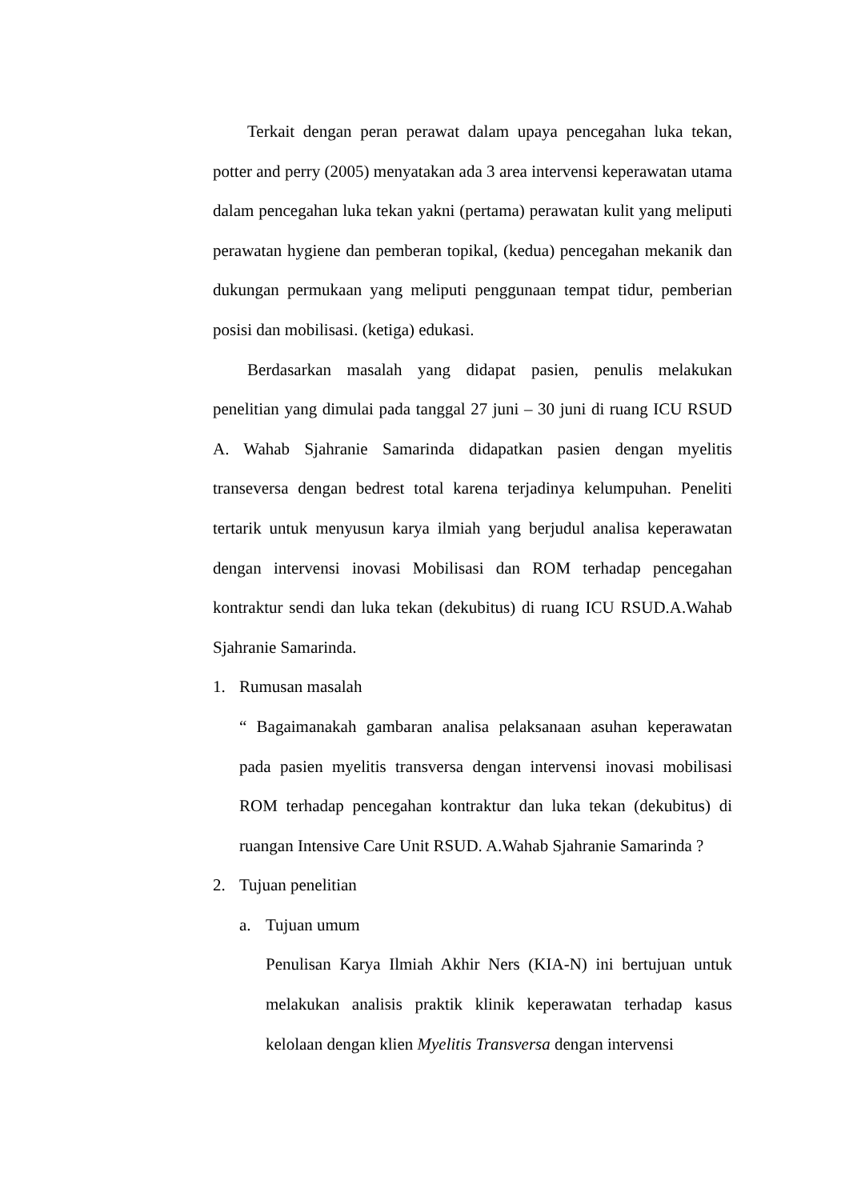Terkait dengan peran perawat dalam upaya pencegahan luka tekan, potter and perry (2005) menyatakan ada 3 area intervensi keperawatan utama dalam pencegahan luka tekan yakni (pertama) perawatan kulit yang meliputi perawatan hygiene dan pemberan topikal, (kedua) pencegahan mekanik dan dukungan permukaan yang meliputi penggunaan tempat tidur, pemberian posisi dan mobilisasi. (ketiga) edukasi.
Berdasarkan masalah yang didapat pasien, penulis melakukan penelitian yang dimulai pada tanggal 27 juni – 30 juni di ruang ICU RSUD A. Wahab Sjahranie Samarinda didapatkan pasien dengan myelitis transeversa dengan bedrest total karena terjadinya kelumpuhan. Peneliti tertarik untuk menyusun karya ilmiah yang berjudul analisa keperawatan dengan intervensi inovasi Mobilisasi dan ROM terhadap pencegahan kontraktur sendi dan luka tekan (dekubitus) di ruang ICU RSUD.A.Wahab Sjahranie Samarinda.
1. Rumusan masalah
“ Bagaimanakah gambaran analisa pelaksanaan asuhan keperawatan pada pasien myelitis transversa dengan intervensi inovasi mobilisasi ROM terhadap pencegahan kontraktur dan luka tekan (dekubitus) di ruangan Intensive Care Unit RSUD. A.Wahab Sjahranie Samarinda ?
2. Tujuan penelitian
a. Tujuan umum
Penulisan Karya Ilmiah Akhir Ners (KIA-N) ini bertujuan untuk melakukan analisis praktik klinik keperawatan terhadap kasus kelolaan dengan klien Myelitis Transversa dengan intervensi